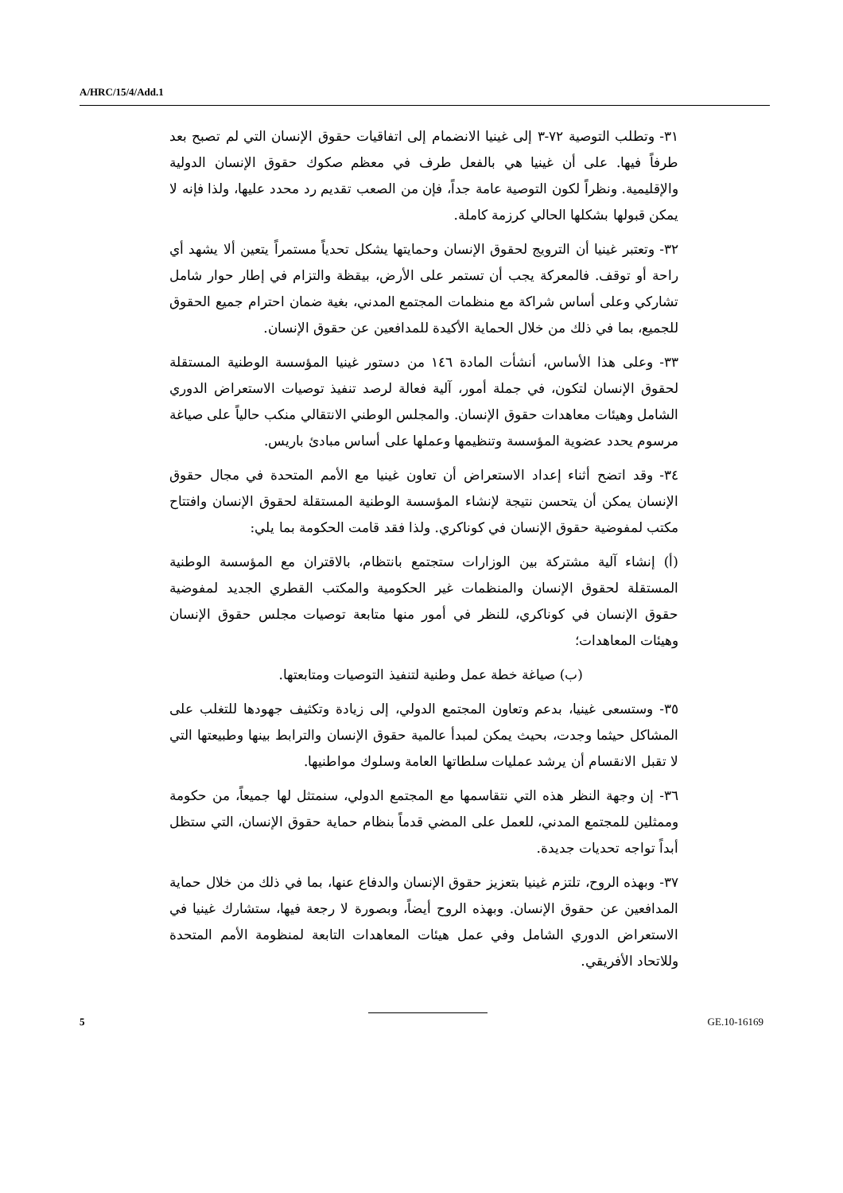A/HRC/15/4/Add.1
٣١- وتطلب التوصية ٧٢-٣ إلى غينيا الانضمام إلى اتفاقيات حقوق الإنسان التي لم تصبح بعد طرفاً فيها. على أن غينيا هي بالفعل طرف في معظم صكوك حقوق الإنسان الدولية والإقليمية. ونظراً لكون التوصية عامة جداً، فإن من الصعب تقديم رد محدد عليها، ولذا فإنه لا يمكن قبولها بشكلها الحالي كرزمة كاملة.
٣٢- وتعتبر غينيا أن الترويج لحقوق الإنسان وحمايتها يشكل تحدياً مستمراً يتعين ألا يشهد أي راحة أو توقف. فالمعركة يجب أن تستمر على الأرض، بيقظة والتزام في إطار حوار شامل تشاركي وعلى أساس شراكة مع منظمات المجتمع المدني، بغية ضمان احترام جميع الحقوق للجميع، بما في ذلك من خلال الحماية الأكيدة للمدافعين عن حقوق الإنسان.
٣٣- وعلى هذا الأساس، أنشأت المادة ١٤٦ من دستور غينيا المؤسسة الوطنية المستقلة لحقوق الإنسان لتكون، في جملة أمور، آلية فعالة لرصد تنفيذ توصيات الاستعراض الدوري الشامل وهيئات معاهدات حقوق الإنسان. والمجلس الوطني الانتقالي منكب حالياً على صياغة مرسوم يحدد عضوية المؤسسة وتنظيمها وعملها على أساس مبادئ باريس.
٣٤- وقد اتضح أثناء إعداد الاستعراض أن تعاون غينيا مع الأمم المتحدة في مجال حقوق الإنسان يمكن أن يتحسن نتيجة لإنشاء المؤسسة الوطنية المستقلة لحقوق الإنسان وافتتاح مكتب لمفوضية حقوق الإنسان في كوناكري. ولذا فقد قامت الحكومة بما يلي:
(أ) إنشاء آلية مشتركة بين الوزارات ستجتمع بانتظام، بالاقتران مع المؤسسة الوطنية المستقلة لحقوق الإنسان والمنظمات غير الحكومية والمكتب القطري الجديد لمفوضية حقوق الإنسان في كوناكري، للنظر في أمور منها متابعة توصيات مجلس حقوق الإنسان وهيئات المعاهدات؛
(ب) صياغة خطة عمل وطنية لتنفيذ التوصيات ومتابعتها.
٣٥- وستسعى غينيا، بدعم وتعاون المجتمع الدولي، إلى زيادة وتكثيف جهودها للتغلب على المشاكل حيثما وجدت، بحيث يمكن لمبدأ عالمية حقوق الإنسان والترابط بينها وطبيعتها التي لا تقبل الانقسام أن يرشد عمليات سلطاتها العامة وسلوك مواطنيها.
٣٦- إن وجهة النظر هذه التي نتقاسمها مع المجتمع الدولي، سنمتثل لها جميعاً، من حكومة وممثلين للمجتمع المدني، للعمل على المضي قدماً بنظام حماية حقوق الإنسان، التي ستظل أبداً تواجه تحديات جديدة.
٣٧- وبهذه الروح، تلتزم غينيا بتعزيز حقوق الإنسان والدفاع عنها، بما في ذلك من خلال حماية المدافعين عن حقوق الإنسان. وبهذه الروح أيضاً، وبصورة لا رجعة فيها، ستشارك غينيا في الاستعراض الدوري الشامل وفي عمل هيئات المعاهدات التابعة لمنظومة الأمم المتحدة وللاتحاد الأفريقي.
5 GE.10-16169